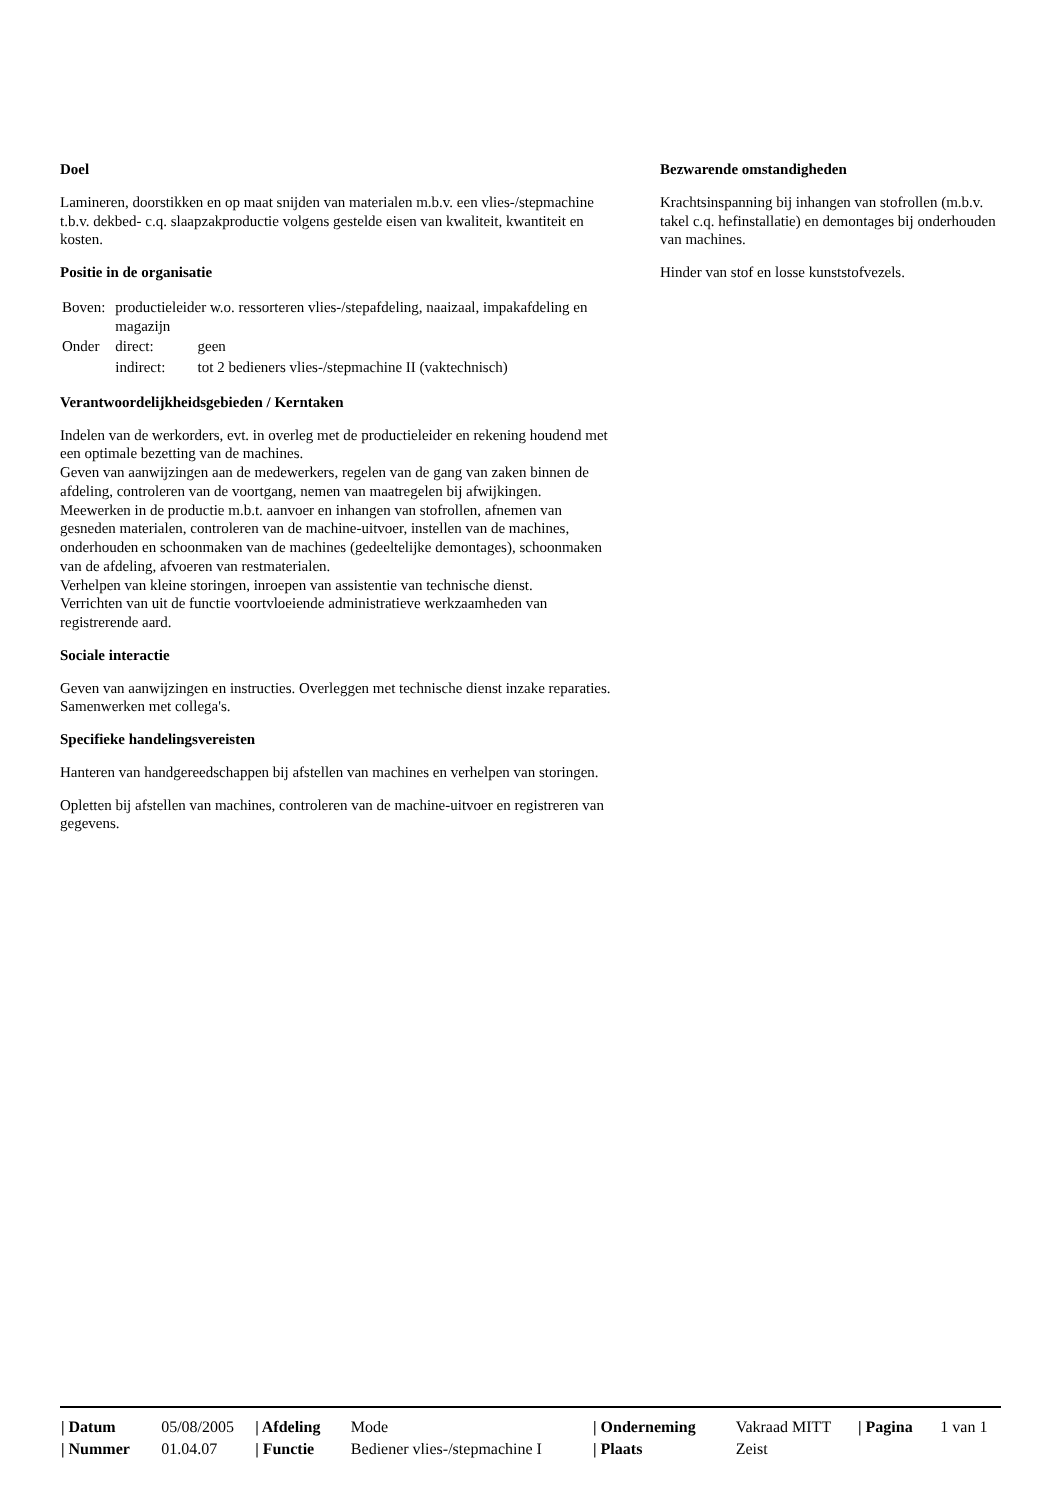Doel
Lamineren, doorstikken en op maat snijden van materialen m.b.v. een vlies-/stepmachine t.b.v. dekbed- c.q. slaapzakproductie volgens gestelde eisen van kwaliteit, kwantiteit en kosten.
Positie in de organisatie
| Boven: | productieleider w.o. ressorteren vlies-/stepafdeling, naaizaal, impakafdeling en magazijn | |
| Onder | direct: | geen |
| | indirect: | tot 2 bedieners vlies-/stepmachine II (vaktechnisch) |
Verantwoordelijkheidsgebieden / Kerntaken
Indelen van de werkorders, evt. in overleg met de productieleider en rekening houdend met een optimale bezetting van de machines.
Geven van aanwijzingen aan de medewerkers, regelen van de gang van zaken binnen de afdeling, controleren van de voortgang, nemen van maatregelen bij afwijkingen.
Meewerken in de productie m.b.t. aanvoer en inhangen van stofrollen, afnemen van gesneden materialen, controleren van de machine-uitvoer, instellen van de machines, onderhouden en schoonmaken van de machines (gedeeltelijke demontages), schoonmaken van de afdeling, afvoeren van restmaterialen.
Verhelpen van kleine storingen, inroepen van assistentie van technische dienst.
Verrichten van uit de functie voortvloeiende administratieve werkzaamheden van registrerende aard.
Sociale interactie
Geven van aanwijzingen en instructies. Overleggen met technische dienst inzake reparaties.
Samenwerken met collega's.
Specifieke handelingsvereisten
Hanteren van handgereedschappen bij afstellen van machines en verhelpen van storingen.
Opletten bij afstellen van machines, controleren van de machine-uitvoer en registreren van gegevens.
Bezwarende omstandigheden
Krachtsinspanning bij inhangen van stofrollen (m.b.v. takel c.q. hefinstallatie) en demontages bij onderhouden van machines.
Hinder van stof en losse kunststofvezels.
| / Datum | 05/08/2005 | / Afdeling | Mode | / Onderneming | Vakraad MITT | / Pagina | 1 van 1 |
| / Nummer | 01.04.07 | / Functie | Bediener vlies-/stepmachine I | / Plaats | Zeist | | |